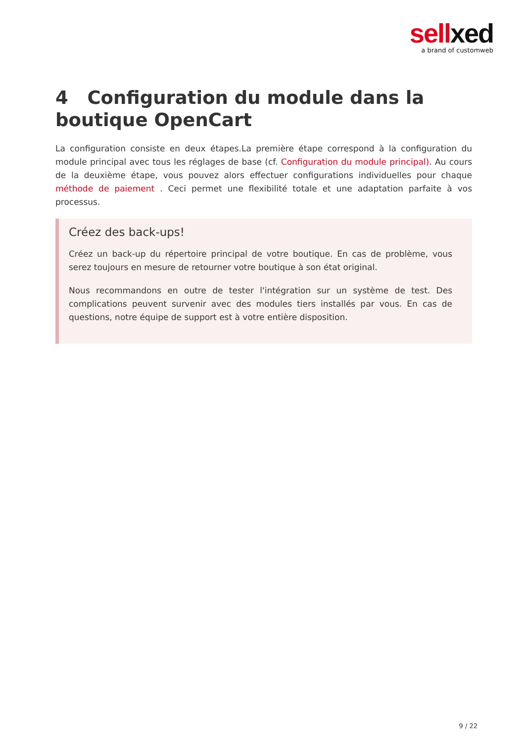sellxed
a brand of customweb
4 Configuration du module dans la boutique OpenCart
La configuration consiste en deux étapes.La première étape correspond à la configuration du module principal avec tous les réglages de base (cf. Configuration du module principal). Au cours de la deuxième étape, vous pouvez alors effectuer configurations individuelles pour chaque méthode de paiement . Ceci permet une flexibilité totale et une adaptation parfaite à vos processus.
Créez des back-ups!
Créez un back-up du répertoire principal de votre boutique. En cas de problème, vous serez toujours en mesure de retourner votre boutique à son état original.
Nous recommandons en outre de tester l'intégration sur un système de test. Des complications peuvent survenir avec des modules tiers installés par vous. En cas de questions, notre équipe de support est à votre entière disposition.
9 / 22